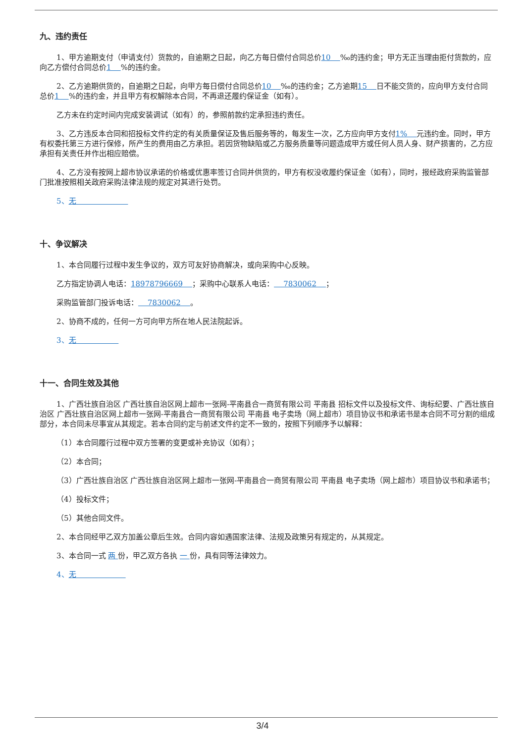九、违约责任
1、甲方逾期支付（申请支付）货款的，自逾期之日起，向乙方每日偿付合同总价10 ‰的违约金；甲方无正当理由拒付货款的，应向乙方偿付合同总价1 %的违约金。
2、乙方逾期供货的，自逾期之日起，向甲方每日偿付合同总价10 ‰的违约金；乙方逾期15 日不能交货的，应向甲方支付合同总价1 %的违约金，并且甲方有权解除本合同，不再退还履约保证金（如有）。
乙方未在约定时间内完成安装调试（如有）的，参照前款约定承担违约责任。
3、乙方违反本合同和招投标文件约定的有关质量保证及售后服务等的，每发生一次，乙方应向甲方支付1% 元违约金。同时，甲方有权委托第三方进行保修，所产生的费用由乙方承担。若因货物缺陷或乙方服务质量等问题造成甲方或任何人员人身、财产损害的，乙方应承担有关责任并作出相应赔偿。
4、乙方没有按网上超市协议承诺的价格或优惠率签订合同并供货的，甲方有权没收履约保证金（如有），同时，报经政府采购监管部门批准按照相关政府采购法律法规的规定对其进行处罚。
5、无
十、争议解决
1、本合同履行过程中发生争议的，双方可友好协商解决，或向采购中心反映。
乙方指定协调人电话：18978796669 ；采购中心联系人电话： 7830062 ；
采购监管部门投诉电话： 7830062 。
2、协商不成的，任何一方可向甲方所在地人民法院起诉。
3、无
十一、合同生效及其他
1、广西壮族自治区 广西壮族自治区网上超市一张网-平南县合一商贸有限公司 平南县 招标文件以及投标文件、询标纪要、广西壮族自治区 广西壮族自治区网上超市一张网-平南县合一商贸有限公司 平南县 电子卖场（网上超市）项目协议书和承诺书是本合同不可分割的组成部分，本合同未尽事宜从其规定。若本合同约定与前述文件约定不一致的，按照下列顺序予以解释：
（1）本合同履行过程中双方签署的变更或补充协议（如有）；
（2）本合同；
（3）广西壮族自治区 广西壮族自治区网上超市一张网-平南县合一商贸有限公司 平南县 电子卖场（网上超市）项目协议书和承诺书；
（4）投标文件；
（5）其他合同文件。
2、本合同经甲乙双方加盖公章后生效。合同内容如遇国家法律、法规及政策另有规定的，从其规定。
3、本合同一式 两 份，甲乙双方各执 一 份，具有同等法律效力。
4、无
3/4